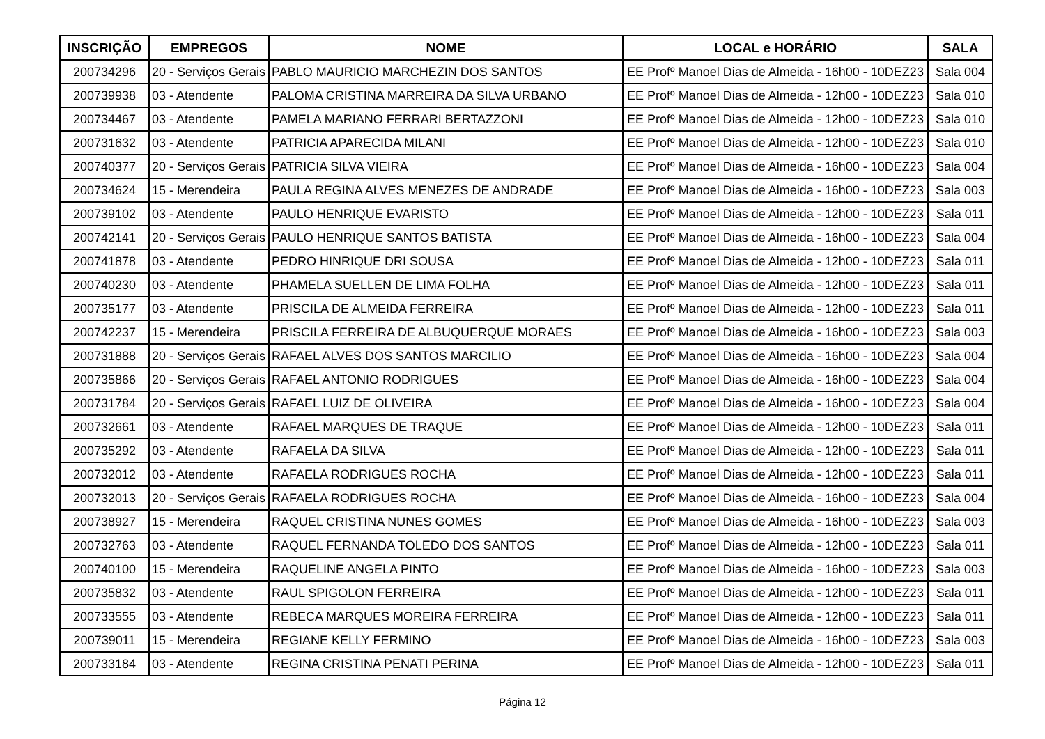| INSCRIÇÃO | EMPREGOS | NOME | LOCAL e HORÁRIO | SALA |
| --- | --- | --- | --- | --- |
| 200734296 | 20 - Serviços Gerais | PABLO MAURICIO MARCHEZIN DOS SANTOS | EE Profº Manoel Dias de Almeida - 16h00 - 10DEZ23 | Sala 004 |
| 200739938 | 03 - Atendente | PALOMA CRISTINA MARREIRA DA SILVA URBANO | EE Profº Manoel Dias de Almeida - 12h00 - 10DEZ23 | Sala 010 |
| 200734467 | 03 - Atendente | PAMELA MARIANO FERRARI BERTAZZONI | EE Profº Manoel Dias de Almeida - 12h00 - 10DEZ23 | Sala 010 |
| 200731632 | 03 - Atendente | PATRICIA APARECIDA MILANI | EE Profº Manoel Dias de Almeida - 12h00 - 10DEZ23 | Sala 010 |
| 200740377 | 20 - Serviços Gerais | PATRICIA SILVA VIEIRA | EE Profº Manoel Dias de Almeida - 16h00 - 10DEZ23 | Sala 004 |
| 200734624 | 15 - Merendeira | PAULA REGINA ALVES MENEZES DE ANDRADE | EE Profº Manoel Dias de Almeida - 16h00 - 10DEZ23 | Sala 003 |
| 200739102 | 03 - Atendente | PAULO HENRIQUE EVARISTO | EE Profº Manoel Dias de Almeida - 12h00 - 10DEZ23 | Sala 011 |
| 200742141 | 20 - Serviços Gerais | PAULO HENRIQUE SANTOS BATISTA | EE Profº Manoel Dias de Almeida - 16h00 - 10DEZ23 | Sala 004 |
| 200741878 | 03 - Atendente | PEDRO HINRIQUE DRI SOUSA | EE Profº Manoel Dias de Almeida - 12h00 - 10DEZ23 | Sala 011 |
| 200740230 | 03 - Atendente | PHAMELA SUELLEN DE LIMA FOLHA | EE Profº Manoel Dias de Almeida - 12h00 - 10DEZ23 | Sala 011 |
| 200735177 | 03 - Atendente | PRISCILA DE ALMEIDA FERREIRA | EE Profº Manoel Dias de Almeida - 12h00 - 10DEZ23 | Sala 011 |
| 200742237 | 15 - Merendeira | PRISCILA FERREIRA DE ALBUQUERQUE MORAES | EE Profº Manoel Dias de Almeida - 16h00 - 10DEZ23 | Sala 003 |
| 200731888 | 20 - Serviços Gerais | RAFAEL ALVES DOS SANTOS MARCILIO | EE Profº Manoel Dias de Almeida - 16h00 - 10DEZ23 | Sala 004 |
| 200735866 | 20 - Serviços Gerais | RAFAEL ANTONIO RODRIGUES | EE Profº Manoel Dias de Almeida - 16h00 - 10DEZ23 | Sala 004 |
| 200731784 | 20 - Serviços Gerais | RAFAEL LUIZ DE OLIVEIRA | EE Profº Manoel Dias de Almeida - 16h00 - 10DEZ23 | Sala 004 |
| 200732661 | 03 - Atendente | RAFAEL MARQUES DE TRAQUE | EE Profº Manoel Dias de Almeida - 12h00 - 10DEZ23 | Sala 011 |
| 200735292 | 03 - Atendente | RAFAELA DA SILVA | EE Profº Manoel Dias de Almeida - 12h00 - 10DEZ23 | Sala 011 |
| 200732012 | 03 - Atendente | RAFAELA RODRIGUES ROCHA | EE Profº Manoel Dias de Almeida - 12h00 - 10DEZ23 | Sala 011 |
| 200732013 | 20 - Serviços Gerais | RAFAELA RODRIGUES ROCHA | EE Profº Manoel Dias de Almeida - 16h00 - 10DEZ23 | Sala 004 |
| 200738927 | 15 - Merendeira | RAQUEL CRISTINA NUNES GOMES | EE Profº Manoel Dias de Almeida - 16h00 - 10DEZ23 | Sala 003 |
| 200732763 | 03 - Atendente | RAQUEL FERNANDA TOLEDO DOS SANTOS | EE Profº Manoel Dias de Almeida - 12h00 - 10DEZ23 | Sala 011 |
| 200740100 | 15 - Merendeira | RAQUELINE ANGELA PINTO | EE Profº Manoel Dias de Almeida - 16h00 - 10DEZ23 | Sala 003 |
| 200735832 | 03 - Atendente | RAUL SPIGOLON FERREIRA | EE Profº Manoel Dias de Almeida - 12h00 - 10DEZ23 | Sala 011 |
| 200733555 | 03 - Atendente | REBECA MARQUES MOREIRA FERREIRA | EE Profº Manoel Dias de Almeida - 12h00 - 10DEZ23 | Sala 011 |
| 200739011 | 15 - Merendeira | REGIANE KELLY FERMINO | EE Profº Manoel Dias de Almeida - 16h00 - 10DEZ23 | Sala 003 |
| 200733184 | 03 - Atendente | REGINA CRISTINA PENATI PERINA | EE Profº Manoel Dias de Almeida - 12h00 - 10DEZ23 | Sala 011 |
Página 12